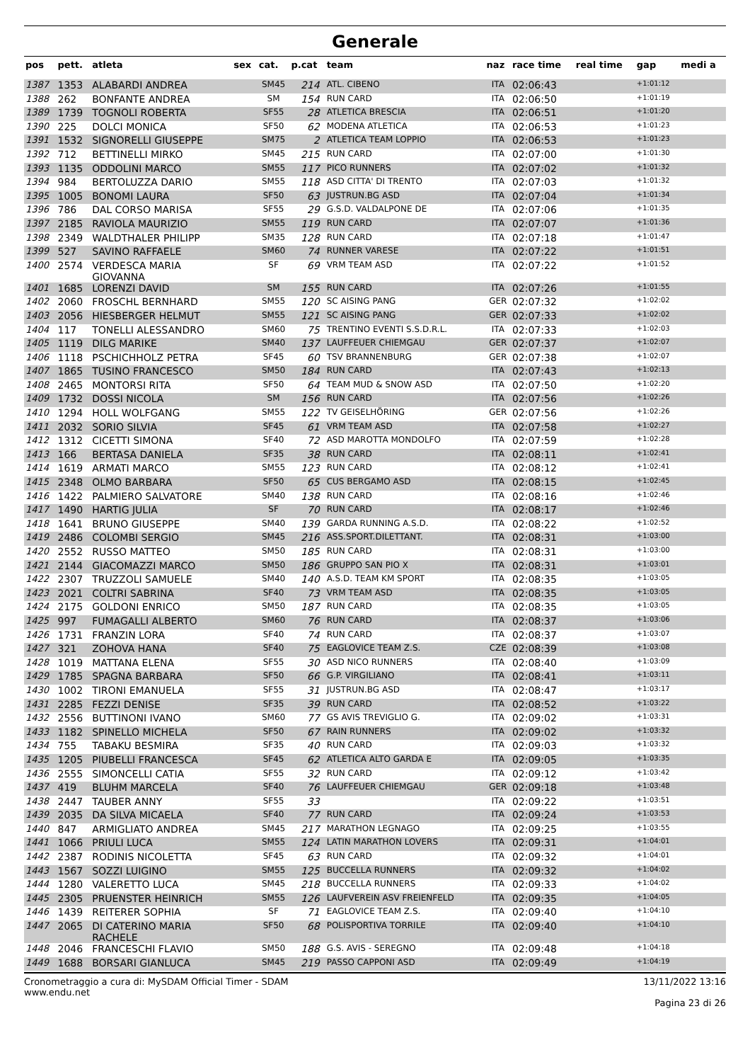Generale
| pos | pett. | atleta | sex | cat. | p.cat | team | naz | race time | real time | gap | medi a |
| --- | --- | --- | --- | --- | --- | --- | --- | --- | --- | --- | --- |
| 1387 | 1353 | ALABARDI ANDREA | | SM45 | 214 | ATL. CIBENO | ITA | 02:06:43 | | +1:01:12 | |
| 1388 | 262 | BONFANTE ANDREA | | SM | 154 | RUN CARD | ITA | 02:06:50 | | +1:01:19 | |
| 1389 | 1739 | TOGNOLI ROBERTA | | SF55 | 28 | ATLETICA BRESCIA | ITA | 02:06:51 | | +1:01:20 | |
| 1390 | 225 | DOLCI MONICA | | SF50 | 62 | MODENA ATLETICA | ITA | 02:06:53 | | +1:01:23 | |
| 1391 | 1532 | SIGNORELLI GIUSEPPE | | SM75 | 2 | ATLETICA TEAM LOPPIO | ITA | 02:06:53 | | +1:01:23 | |
| 1392 | 712 | BETTINELLI MIRKO | | SM45 | 215 | RUN CARD | ITA | 02:07:00 | | +1:01:30 | |
| 1393 | 1135 | ODDOLINI MARCO | | SM55 | 117 | PICO RUNNERS | ITA | 02:07:02 | | +1:01:32 | |
| 1394 | 984 | BERTOLUZZA DARIO | | SM55 | 118 | ASD CITTA' DI TRENTO | ITA | 02:07:03 | | +1:01:32 | |
| 1395 | 1005 | BONOMI LAURA | | SF50 | 63 | JUSTRUN.BG ASD | ITA | 02:07:04 | | +1:01:34 | |
| 1396 | 786 | DAL CORSO MARISA | | SF55 | 29 | G.S.D. VALDALPONE DE | ITA | 02:07:06 | | +1:01:35 | |
| 1397 | 2185 | RAVIOLA MAURIZIO | | SM55 | 119 | RUN CARD | ITA | 02:07:07 | | +1:01:36 | |
| 1398 | 2349 | WALDTHALER PHILIPP | | SM35 | 128 | RUN CARD | ITA | 02:07:18 | | +1:01:47 | |
| 1399 | 527 | SAVINO RAFFAELE | | SM60 | 74 | RUNNER VARESE | ITA | 02:07:22 | | +1:01:51 | |
| 1400 | 2574 | VERDESCA MARIA GIOVANNA | | SF | 69 | VRM TEAM ASD | ITA | 02:07:22 | | +1:01:52 | |
| 1401 | 1685 | LORENZI DAVID | | SM | 155 | RUN CARD | ITA | 02:07:26 | | +1:01:55 | |
| 1402 | 2060 | FROSCHL BERNHARD | | SM55 | 120 | SC AISING PANG | GER | 02:07:32 | | +1:02:02 | |
| 1403 | 2056 | HIESBERGER HELMUT | | SM55 | 121 | SC AISING PANG | GER | 02:07:33 | | +1:02:02 | |
| 1404 | 117 | TONELLI ALESSANDRO | | SM60 | 75 | TRENTINO EVENTI S.S.D.R.L. | ITA | 02:07:33 | | +1:02:03 | |
| 1405 | 1119 | DILG MARIKE | | SM40 | 137 | LAUFFEUER CHIEMGAU | GER | 02:07:37 | | +1:02:07 | |
| 1406 | 1118 | PSCHICHHOLZ PETRA | | SF45 | 60 | TSV BRANNENBURG | GER | 02:07:38 | | +1:02:07 | |
| 1407 | 1865 | TUSINO FRANCESCO | | SM50 | 184 | RUN CARD | ITA | 02:07:43 | | +1:02:13 | |
| 1408 | 2465 | MONTORSI RITA | | SF50 | 64 | TEAM MUD & SNOW ASD | ITA | 02:07:50 | | +1:02:20 | |
| 1409 | 1732 | DOSSI NICOLA | | SM | 156 | RUN CARD | ITA | 02:07:56 | | +1:02:26 | |
| 1410 | 1294 | HOLL WOLFGANG | | SM55 | 122 | TV GEISELHÖRING | GER | 02:07:56 | | +1:02:26 | |
| 1411 | 2032 | SORIO SILVIA | | SF45 | 61 | VRM TEAM ASD | ITA | 02:07:58 | | +1:02:27 | |
| 1412 | 1312 | CICETTI SIMONA | | SF40 | 72 | ASD MAROTTA MONDOLFO | ITA | 02:07:59 | | +1:02:28 | |
| 1413 | 166 | BERTASA DANIELA | | SF35 | 38 | RUN CARD | ITA | 02:08:11 | | +1:02:41 | |
| 1414 | 1619 | ARMATI MARCO | | SM55 | 123 | RUN CARD | ITA | 02:08:12 | | +1:02:41 | |
| 1415 | 2348 | OLMO BARBARA | | SF50 | 65 | CUS BERGAMO ASD | ITA | 02:08:15 | | +1:02:45 | |
| 1416 | 1422 | PALMIERO SALVATORE | | SM40 | 138 | RUN CARD | ITA | 02:08:16 | | +1:02:46 | |
| 1417 | 1490 | HARTIG JULIA | | SF | 70 | RUN CARD | ITA | 02:08:17 | | +1:02:46 | |
| 1418 | 1641 | BRUNO GIUSEPPE | | SM40 | 139 | GARDA RUNNING A.S.D. | ITA | 02:08:22 | | +1:02:52 | |
| 1419 | 2486 | COLOMBI SERGIO | | SM45 | 216 | ASS.SPORT.DILETTANT. | ITA | 02:08:31 | | +1:03:00 | |
| 1420 | 2552 | RUSSO MATTEO | | SM50 | 185 | RUN CARD | ITA | 02:08:31 | | +1:03:00 | |
| 1421 | 2144 | GIACOMAZZI MARCO | | SM50 | 186 | GRUPPO SAN PIO X | ITA | 02:08:31 | | +1:03:01 | |
| 1422 | 2307 | TRUZZOLI SAMUELE | | SM40 | 140 | A.S.D. TEAM KM SPORT | ITA | 02:08:35 | | +1:03:05 | |
| 1423 | 2021 | COLTRI SABRINA | | SF40 | 73 | VRM TEAM ASD | ITA | 02:08:35 | | +1:03:05 | |
| 1424 | 2175 | GOLDONI ENRICO | | SM50 | 187 | RUN CARD | ITA | 02:08:35 | | +1:03:05 | |
| 1425 | 997 | FUMAGALLI ALBERTO | | SM60 | 76 | RUN CARD | ITA | 02:08:37 | | +1:03:06 | |
| 1426 | 1731 | FRANZIN LORA | | SF40 | 74 | RUN CARD | ITA | 02:08:37 | | +1:03:07 | |
| 1427 | 321 | ZOHOVA HANA | | SF40 | 75 | EAGLOVICE TEAM Z.S. | CZE | 02:08:39 | | +1:03:08 | |
| 1428 | 1019 | MATTANA ELENA | | SF55 | 30 | ASD NICO RUNNERS | ITA | 02:08:40 | | +1:03:09 | |
| 1429 | 1785 | SPAGNA BARBARA | | SF50 | 66 | G.P. VIRGILIANO | ITA | 02:08:41 | | +1:03:11 | |
| 1430 | 1002 | TIRONI EMANUELA | | SF55 | 31 | JUSTRUN.BG ASD | ITA | 02:08:47 | | +1:03:17 | |
| 1431 | 2285 | FEZZI DENISE | | SF35 | 39 | RUN CARD | ITA | 02:08:52 | | +1:03:22 | |
| 1432 | 2556 | BUTTINONI IVANO | | SM60 | 77 | GS AVIS TREVIGLIO G. | ITA | 02:09:02 | | +1:03:31 | |
| 1433 | 1182 | SPINELLO MICHELA | | SF50 | 67 | RAIN RUNNERS | ITA | 02:09:02 | | +1:03:32 | |
| 1434 | 755 | TABAKU BESMIRA | | SF35 | 40 | RUN CARD | ITA | 02:09:03 | | +1:03:32 | |
| 1435 | 1205 | PIUBELLI FRANCESCA | | SF45 | 62 | ATLETICA ALTO GARDA E | ITA | 02:09:05 | | +1:03:35 | |
| 1436 | 2555 | SIMONCELLI CATIA | | SF55 | 32 | RUN CARD | ITA | 02:09:12 | | +1:03:42 | |
| 1437 | 419 | BLUHM MARCELA | | SF40 | 76 | LAUFFEUER CHIEMGAU | GER | 02:09:18 | | +1:03:48 | |
| 1438 | 2447 | TAUBER ANNY | | SF55 | 33 | | ITA | 02:09:22 | | +1:03:51 | |
| 1439 | 2035 | DA SILVA MICAELA | | SF40 | 77 | RUN CARD | ITA | 02:09:24 | | +1:03:53 | |
| 1440 | 847 | ARMIGLIATO ANDREA | | SM45 | 217 | MARATHON LEGNAGO | ITA | 02:09:25 | | +1:03:55 | |
| 1441 | 1066 | PRIULI LUCA | | SM55 | 124 | LATIN MARATHON LOVERS | ITA | 02:09:31 | | +1:04:01 | |
| 1442 | 2387 | RODINIS NICOLETTA | | SF45 | 63 | RUN CARD | ITA | 02:09:32 | | +1:04:01 | |
| 1443 | 1567 | SOZZI LUIGINO | | SM55 | 125 | BUCCELLA RUNNERS | ITA | 02:09:32 | | +1:04:02 | |
| 1444 | 1280 | VALERETTO LUCA | | SM45 | 218 | BUCCELLA RUNNERS | ITA | 02:09:33 | | +1:04:02 | |
| 1445 | 2305 | PRUENSTER HEINRICH | | SM55 | 126 | LAUFVEREIN ASV FREIENFELD | ITA | 02:09:35 | | +1:04:05 | |
| 1446 | 1439 | REITERER SOPHIA | | SF | 71 | EAGLOVICE TEAM Z.S. | ITA | 02:09:40 | | +1:04:10 | |
| 1447 | 2065 | DI CATERINO MARIA RACHELE | | SF50 | 68 | POLISPORTIVA TORRILE | ITA | 02:09:40 | | +1:04:10 | |
| 1448 | 2046 | FRANCESCHI FLAVIO | | SM50 | 188 | G.S. AVIS - SEREGNO | ITA | 02:09:48 | | +1:04:18 | |
| 1449 | 1688 | BORSARI GIANLUCA | | SM45 | 219 | PASSO CAPPONI ASD | ITA | 02:09:49 | | +1:04:19 | |
Cronometraggio a cura di: MySDAM Official Timer - SDAM
www.endu.net
13/11/2022 13:16
Pagina 23 di 26